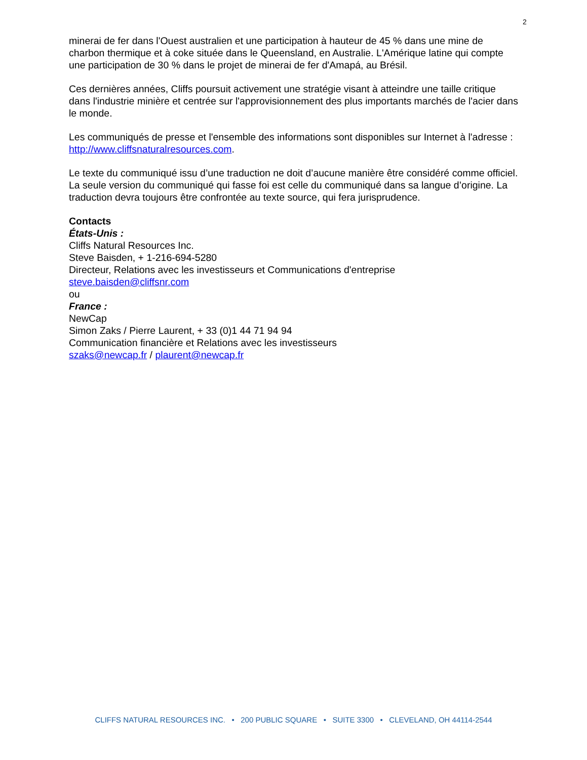2
minerai de fer dans l'Ouest australien et une participation à hauteur de 45 % dans une mine de charbon thermique et à coke située dans le Queensland, en Australie. L'Amérique latine qui compte une participation de 30 % dans le projet de minerai de fer d'Amapá, au Brésil.
Ces dernières années, Cliffs poursuit activement une stratégie visant à atteindre une taille critique dans l'industrie minière et centrée sur l'approvisionnement des plus importants marchés de l'acier dans le monde.
Les communiqués de presse et l'ensemble des informations sont disponibles sur Internet à l'adresse : http://www.cliffsnaturalresources.com.
Le texte du communiqué issu d’une traduction ne doit d’aucune manière être considéré comme officiel. La seule version du communiqué qui fasse foi est celle du communiqué dans sa langue d’origine. La traduction devra toujours être confrontée au texte source, qui fera jurisprudence.
Contacts
États-Unis :
Cliffs Natural Resources Inc.
Steve Baisden, + 1-216-694-5280
Directeur, Relations avec les investisseurs et Communications d'entreprise
steve.baisden@cliffsnr.com
ou
France :
NewCap
Simon Zaks / Pierre Laurent, + 33 (0)1 44 71 94 94
Communication financière et Relations avec les investisseurs
szaks@newcap.fr / plaurent@newcap.fr
CLIFFS NATURAL RESOURCES INC. • 200 PUBLIC SQUARE • SUITE 3300 • CLEVELAND, OH 44114-2544